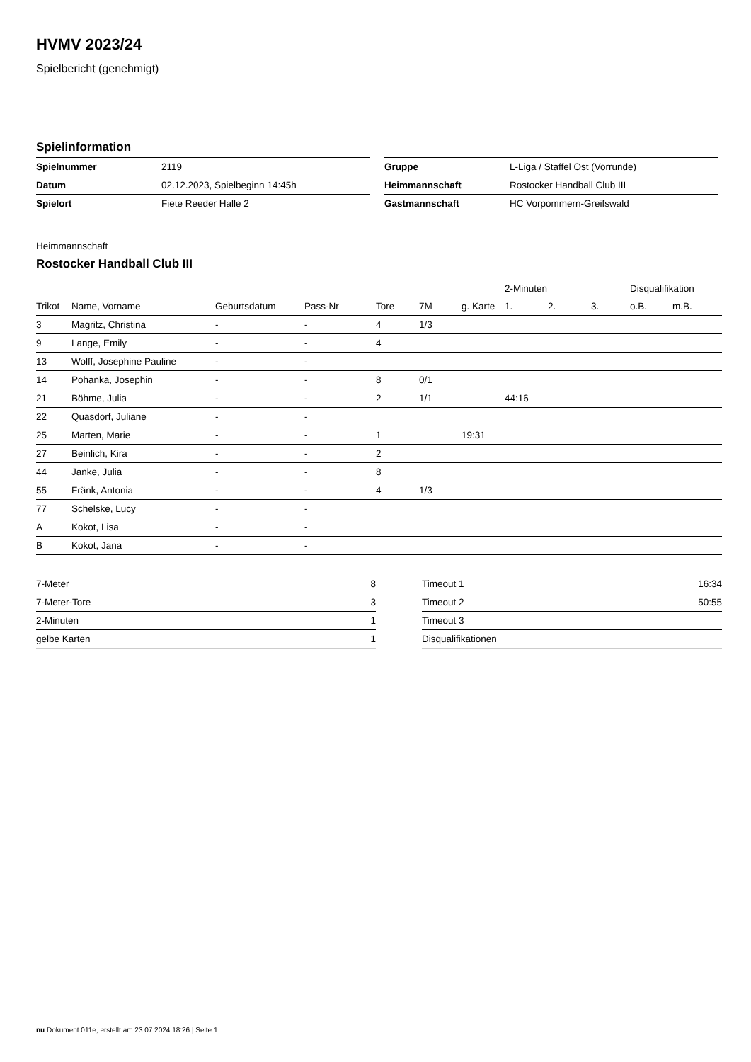HVMV 2023/24
Spielbericht (genehmigt)
Spielinformation
| Spielnummer | 2119 |
| Datum | 02.12.2023, Spielbeginn 14:45h |
| Spielort | Fiete Reeder Halle 2 |
| Gruppe | L-Liga / Staffel Ost (Vorrunde) |
| Heimmannschaft | Rostocker Handball Club III |
| Gastmannschaft | HC Vorpommern-Greifswald |
Heimmannschaft
Rostocker Handball Club III
| | | | | | | | 2-Minuten | | | Disqualifikation | |
| --- | --- | --- | --- | --- | --- | --- | --- | --- | --- | --- | --- |
| Trikot | Name, Vorname | Geburtsdatum | Pass-Nr | Tore | 7M | g. Karte | 1. | 2. | 3. | o.B. | m.B. |
| 3 | Magritz, Christina | - | - | 4 | 1/3 | | | | | | |
| 9 | Lange, Emily | - | - | 4 | | | | | | | |
| 13 | Wolff, Josephine Pauline | - | - | | | | | | | | |
| 14 | Pohanka, Josephin | - | - | 8 | 0/1 | | | | | | |
| 21 | Böhme, Julia | - | - | 2 | 1/1 | | 44:16 | | | | |
| 22 | Quasdorf, Juliane | - | - | | | | | | | | |
| 25 | Marten, Marie | - | - | 1 | | 19:31 | | | | | |
| 27 | Beinlich, Kira | - | - | 2 | | | | | | | |
| 44 | Janke, Julia | - | - | 8 | | | | | | | |
| 55 | Fränk, Antonia | - | - | 4 | 1/3 | | | | | | |
| 77 | Schelske, Lucy | - | - | | | | | | | | |
| A | Kokot, Lisa | - | - | | | | | | | | |
| B | Kokot, Jana | - | - | | | | | | | | |
| 7-Meter | 8 |
| 7-Meter-Tore | 3 |
| 2-Minuten | 1 |
| gelbe Karten | 1 |
| Timeout 1 | 16:34 |
| Timeout 2 | 50:55 |
| Timeout 3 | |
| Disqualifikationen | |
nu.Dokument 011e, erstellt am 23.07.2024 18:26 | Seite 1